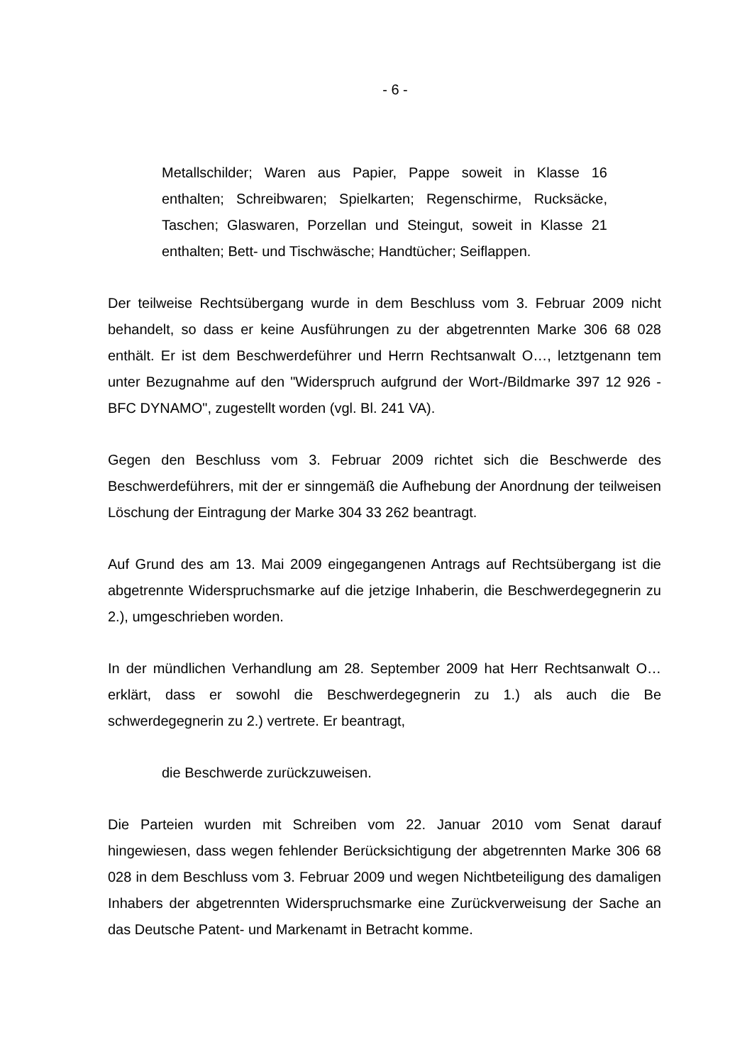- 6 -
Metallschilder; Waren aus Papier, Pappe soweit in Klasse 16 enthalten; Schreibwaren; Spielkarten; Regenschirme, Rucksäcke, Taschen; Glaswaren, Porzellan und Steingut, soweit in Klasse 21 enthalten; Bett- und Tischwäsche; Handtücher; Seiflappen.
Der teilweise Rechtsübergang wurde in dem Beschluss vom 3. Februar 2009 nicht behandelt, so dass er keine Ausführungen zu der abgetrennten Marke 306 68 028 enthält. Er ist dem Beschwerdeführer und Herrn Rechtsanwalt O…, letztgenann tem unter Bezugnahme auf den "Widerspruch aufgrund der Wort-/Bildmarke 397 12 926 - BFC DYNAMO", zugestellt worden (vgl. Bl. 241 VA).
Gegen den Beschluss vom 3. Februar 2009 richtet sich die Beschwerde des Beschwerdeführers, mit der er sinngemäß die Aufhebung der Anordnung der teilweisen Löschung der Eintragung der Marke 304 33 262 beantragt.
Auf Grund des am 13. Mai 2009 eingegangenen Antrags auf Rechtsübergang ist die abgetrennte Widerspruchsmarke auf die jetzige Inhaberin, die Beschwerdegegnerin zu 2.), umgeschrieben worden.
In der mündlichen Verhandlung am 28. September 2009 hat Herr Rechtsanwalt O… erklärt, dass er sowohl die Beschwerdegegnerin zu 1.) als auch die Be schwerdegegnerin zu 2.) vertrete. Er beantragt,
die Beschwerde zurückzuweisen.
Die Parteien wurden mit Schreiben vom 22. Januar 2010 vom Senat darauf hingewiesen, dass wegen fehlender Berücksichtigung der abgetrennten Marke 306 68 028 in dem Beschluss vom 3. Februar 2009 und wegen Nichtbeteiligung des damaligen Inhabers der abgetrennten Widerspruchsmarke eine Zurückverweisung der Sache an das Deutsche Patent- und Markenamt in Betracht komme.